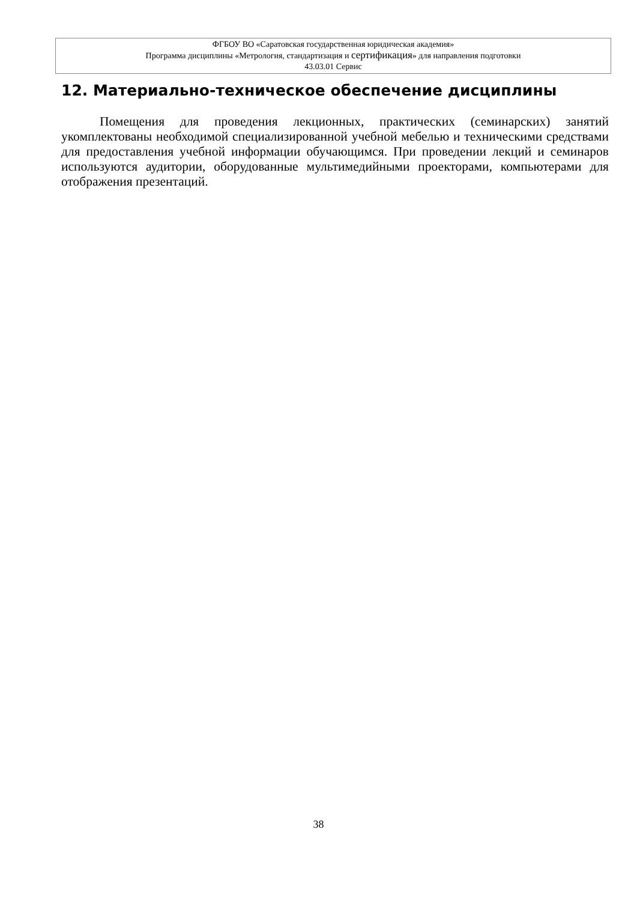ФГБОУ ВО «Саратовская государственная юридическая академия»
Программа дисциплины «Метрология, стандартизация и сертификация» для направления подготовки
43.03.01 Сервис
12. Материально-техническое обеспечение дисциплины
Помещения для проведения лекционных, практических (семинарских) занятий укомплектованы необходимой специализированной учебной мебелью и техническими средствами для предоставления учебной информации обучающимся. При проведении лекций и семинаров используются аудитории, оборудованные мультимедийными проекторами, компьютерами для отображения презентаций.
38